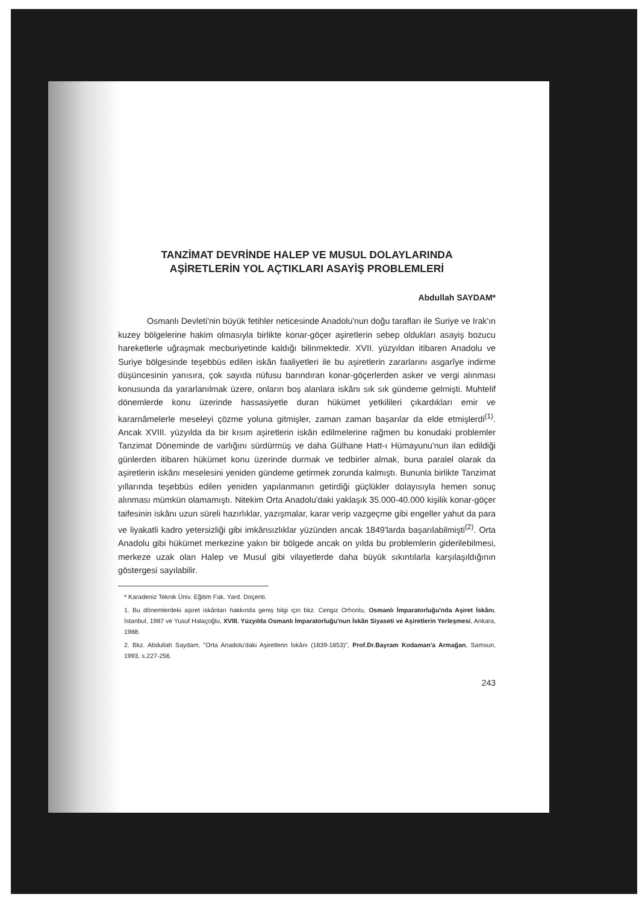TANZİMAT DEVRİNDE HALEP VE MUSUL DOLAYLARINDA
AŞİRETLERİN YOL AÇTIKLARI ASAYİŞ PROBLEMLERİ
Abdullah SAYDAM*
Osmanlı Devleti'nin büyük fetihler neticesinde Anadolu'nun doğu tarafları ile Suriye ve Irak'ın kuzey bölgelerine hakim olmasıyla birlikte konar-göçer aşiretlerin sebep oldukları asayiş bozucu hareketlerle uğraşmak mecburiyetinde kaldığı bilinmektedir. XVII. yüzyıldan itibaren Anadolu ve Suriye bölgesinde teşebbüs edilen iskân faaliyetleri ile bu aşiretlerin zararlarını asgarîye indirme düşüncesinin yanısıra, çok sayıda nüfusu barındıran konar-göçerlerden asker ve vergi alınması konusunda da yararlanılmak üzere, onların boş alanlara iskânı sık sık gündeme gelmişti. Muhtelif dönemlerde konu üzerinde hassasiyetle duran hükümet yetkilileri çıkardıkları emir ve kararnâmelerle meseleyi çözme yoluna gitmişler, zaman zaman başarılar da elde etmişlerdi<sup>(1)</sup>. Ancak XVIII. yüzyılda da bir kısım aşiretlerin iskân edilmelerine rağmen bu konudaki problemler Tanzimat Döneminde de varlığını sürdürmüş ve daha Gülhane Hatt-ı Hümayunu'nun ilan edildiği günlerden itibaren hükümet konu üzerinde durmak ve tedbirler almak, buna paralel olarak da aşiretlerin iskânı meselesini yeniden gündeme getirmek zorunda kalmıştı. Bununla birlikte Tanzimat yıllarında teşebbüs edilen yeniden yapılanmanın getirdiği güçlükler dolayısıyla hemen sonuç alınması mümkün olamamıştı. Nitekim Orta Anadolu'daki yaklaşık 35.000-40.000 kişilik konar-göçer taifesinin iskânı uzun süreli hazırlıklar, yazışmalar, karar verip vazgeçme gibi engeller yahut da para ve liyakatli kadro yetersizliği gibi imkânsızlıklar yüzünden ancak 1849'larda başarılabilmişti<sup>(2)</sup>. Orta Anadolu gibi hükümet merkezine yakın bir bölgede ancak on yılda bu problemlerin giderilebilmesi, merkeze uzak olan Halep ve Musul gibi vilayetlerde daha büyük sıkıntılarla karşılaşıldığının göstergesi sayılabilir.
* Karadeniz Teknik Üniv. Eğitim Fak. Yard. Doçenti.
1. Bu dönemlerdeki aşiret iskânları hakkında geniş bilgi için bkz. Cengiz Orhonlu, Osmanlı İmparatorluğu'nda Aşiret İskânı, İstanbul, 1987 ve Yusuf Halaçoğlu, XVIII. Yüzyılda Osmanlı İmparatorluğu'nun İskân Siyaseti ve Aşiretlerin Yerleşmesi, Ankara, 1988.
2. Bkz. Abdullah Saydam, "Orta Anadolu'daki Aşiretlerin İskânı (1839-1853)", Prof.Dr.Bayram Kodaman'a Armağan, Samsun, 1993, s.227-256.
243